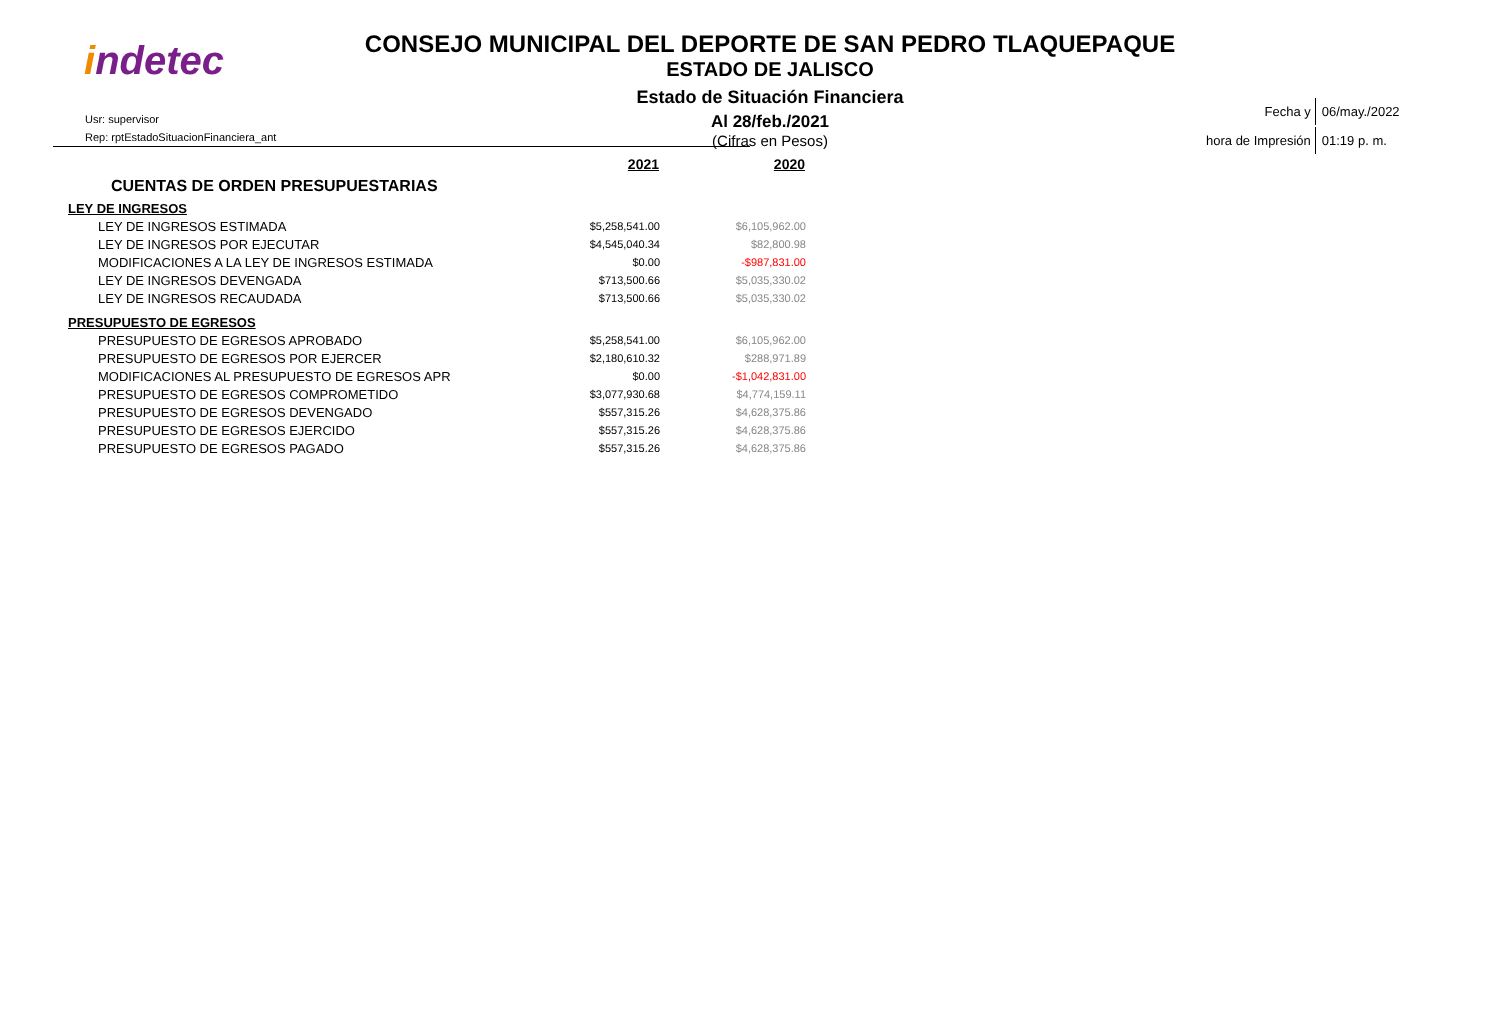indetec
CONSEJO MUNICIPAL DEL DEPORTE DE SAN PEDRO TLAQUEPAQUE
ESTADO DE JALISCO
Estado de Situación Financiera
Al 28/feb./2021
(Cifras en Pesos)
Usr: supervisor
Rep: rptEstadoSituacionFinanciera_ant
| Fecha y | 06/may./2022 |
| hora de Impresión | 01:19 p. m. |
| | 2021 | 2020 |
| CUENTAS DE ORDEN PRESUPUESTARIAS | | |
| LEY DE INGRESOS | | |
| LEY DE INGRESOS ESTIMADA | $5,258,541.00 | $6,105,962.00 |
| LEY DE INGRESOS POR EJECUTAR | $4,545,040.34 | $82,800.98 |
| MODIFICACIONES A LA LEY DE INGRESOS ESTIMADA | $0.00 | -$987,831.00 |
| LEY DE INGRESOS DEVENGADA | $713,500.66 | $5,035,330.02 |
| LEY DE INGRESOS RECAUDADA | $713,500.66 | $5,035,330.02 |
| PRESUPUESTO DE EGRESOS | | |
| PRESUPUESTO DE EGRESOS APROBADO | $5,258,541.00 | $6,105,962.00 |
| PRESUPUESTO DE EGRESOS POR EJERCER | $2,180,610.32 | $288,971.89 |
| MODIFICACIONES AL PRESUPUESTO DE EGRESOS APR | $0.00 | -$1,042,831.00 |
| PRESUPUESTO DE EGRESOS COMPROMETIDO | $3,077,930.68 | $4,774,159.11 |
| PRESUPUESTO DE EGRESOS DEVENGADO | $557,315.26 | $4,628,375.86 |
| PRESUPUESTO DE EGRESOS EJERCIDO | $557,315.26 | $4,628,375.86 |
| PRESUPUESTO DE EGRESOS PAGADO | $557,315.26 | $4,628,375.86 |